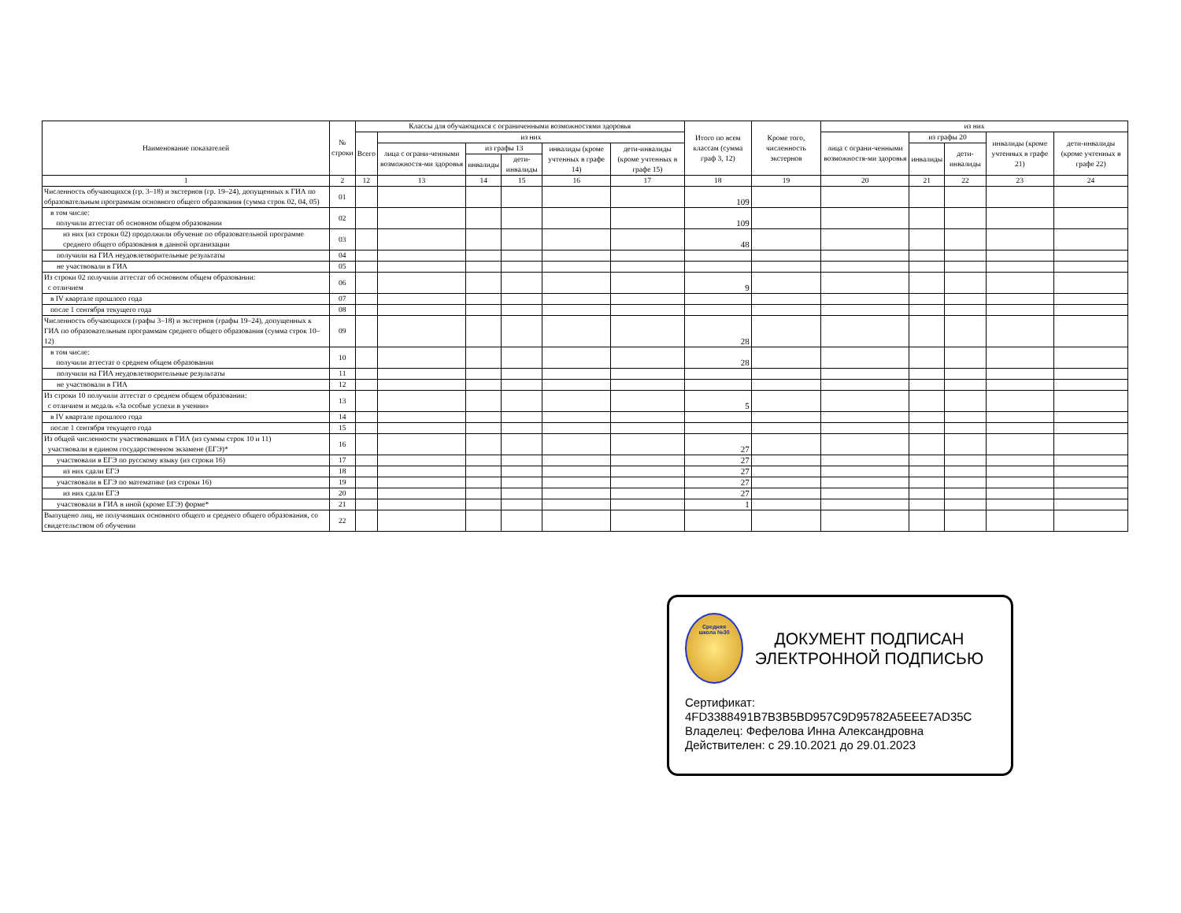| Наименование показателей | № строки | Классы для обучающихся с ограниченными возможностями здоровья | | | | | | Итого по всем классам (сумма граф 3, 12) | Кроме того, численность экстернов | из них | | | | |
| --- | --- | --- | --- | --- | --- | --- | --- | --- | --- | --- | --- | --- | --- | --- |
| | | Всего | из них | | | | | | | лица с ограни-ченными возможностя-ми здоровья | из графы 20 | | инвалиды (кроме учтенных в графе 21) | дети-инвалиды (кроме учтенных в графе 22) |
| | | | лица с ограни-ченными возможностя-ми здоровья | из графы 13 | | инвалиды (кроме учтенных в графе 14) | дети-инвалиды (кроме учтенных в графе 15) | | | | инвалиды | дети-инвалиды | | |
| | | | | инвалиды | дети-инвалиды | | | | | | | | | |
| 1 | 2 | 12 | 13 | 14 | 15 | 16 | 17 | 18 | 19 | 20 | 21 | 22 | 23 | 24 |
| Численность обучающихся (гр. 3–18) и экстернов (гр. 19–24), допущенных к ГИА по образовательным программам основного общего образования (сумма строк 02, 04, 05) | 01 | | | | | | | 109 | | | | | | |
| в том числе: получили аттестат об основном общем образовании | 02 | | | | | | | 109 | | | | | | |
| из них (из строки 02) продолжили обучение по образовательной программе среднего общего образования в данной организации | 03 | | | | | | | 48 | | | | | | |
| получили на ГИА неудовлетворительные результаты | 04 | | | | | | | | | | | | | |
| не участвовали в ГИА | 05 | | | | | | | | | | | | | |
| Из строки 02 получили аттестат об основном общем образовании: с отличием | 06 | | | | | | | 9 | | | | | | |
| в IV квартале прошлого года | 07 | | | | | | | | | | | | | |
| после 1 сентября текущего года | 08 | | | | | | | | | | | | | |
| Численность обучающихся (графы 3–18) и экстернов (графы 19–24), допущенных к ГИА по образовательным программам среднего общего образования (сумма строк 10–12) | 09 | | | | | | | 28 | | | | | | |
| в том числе: получили аттестат о среднем общем образовании | 10 | | | | | | | 28 | | | | | | |
| получили на ГИА неудовлетворительные результаты | 11 | | | | | | | | | | | | | |
| не участвовали в ГИА | 12 | | | | | | | | | | | | | |
| Из строки 10 получили аттестат о среднем общем образовании: с отличием и медаль «За особые успехи в учении» | 13 | | | | | | | 5 | | | | | | |
| в IV квартале прошлого года | 14 | | | | | | | | | | | | | |
| после 1 сентября текущего года | 15 | | | | | | | | | | | | | |
| Из общей численности участвовавших в ГИА (из суммы строк 10 и 11) участвовали в едином государственном экзамене (ЕГЭ)* | 16 | | | | | | | 27 | | | | | | |
| участвовали в ЕГЭ по русскому языку (из строки 16) | 17 | | | | | | | 27 | | | | | | |
| из них сдали ЕГЭ | 18 | | | | | | | 27 | | | | | | |
| участвовали в ЕГЭ по математике (из строки 16) | 19 | | | | | | | 27 | | | | | | |
| из них сдали ЕГЭ | 20 | | | | | | | 27 | | | | | | |
| участвовали в ГИА в иной (кроме ЕГЭ) форме* | 21 | | | | | | | 1 | | | | | | |
| Выпущено лиц, не получивших основного общего и среднего общего образования, со свидетельством об обучении | 22 | | | | | | | | | | | | | |
Средняя
школа №30
ДОКУМЕНТ ПОДПИСАН
ЭЛЕКТРОННОЙ ПОДПИСЬЮ
Сертификат:
4FD3388491B7B3B5BD957C9D95782A5EEE7AD35C
Владелец: Фефелова Инна Александровна
Действителен: с 29.10.2021 до 29.01.2023